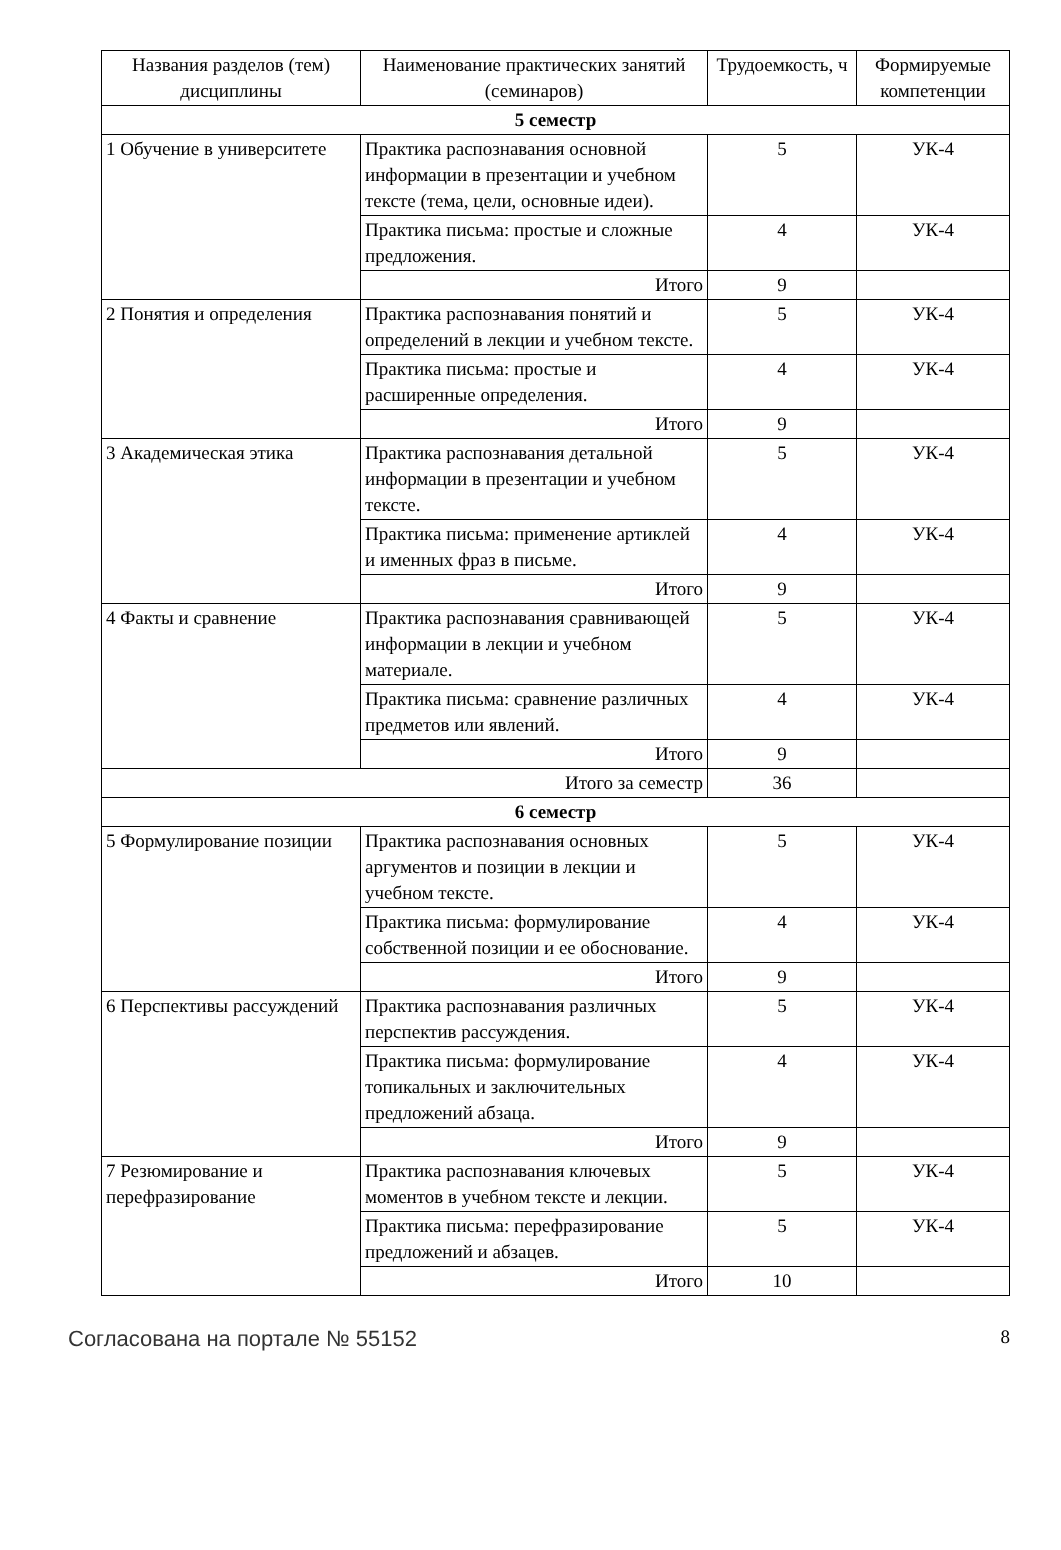| Названия разделов (тем) дисциплины | Наименование практических занятий (семинаров) | Трудоемкость, ч | Формируемые компетенции |
| --- | --- | --- | --- |
| 5 семестр | | | |
| 1 Обучение в университете | Практика распознавания основной информации в презентации и учебном тексте (тема, цели, основные идеи). | 5 | УК-4 |
| | Практика письма: простые и сложные предложения. | 4 | УК-4 |
| | Итого | 9 | |
| 2 Понятия и определения | Практика распознавания понятий и определений в лекции и учебном тексте. | 5 | УК-4 |
| | Практика письма: простые и расширенные определения. | 4 | УК-4 |
| | Итого | 9 | |
| 3 Академическая этика | Практика распознавания детальной информации в презентации и учебном тексте. | 5 | УК-4 |
| | Практика письма: применение артиклей и именных фраз в письме. | 4 | УК-4 |
| | Итого | 9 | |
| 4 Факты и сравнение | Практика распознавания сравнивающей информации в лекции и учебном материале. | 5 | УК-4 |
| | Практика письма: сравнение различных предметов или явлений. | 4 | УК-4 |
| | Итого | 9 | |
| Итого за семестр | | 36 | |
| 6 семестр | | | |
| 5 Формулирование позиции | Практика распознавания основных аргументов и позиции в лекции и учебном тексте. | 5 | УК-4 |
| | Практика письма: формулирование собственной позиции и ее обоснование. | 4 | УК-4 |
| | Итого | 9 | |
| 6 Перспективы рассуждений | Практика распознавания различных перспектив рассуждения. | 5 | УК-4 |
| | Практика письма: формулирование топикальных и заключительных предложений абзаца. | 4 | УК-4 |
| | Итого | 9 | |
| 7 Резюмирование и перефразирование | Практика распознавания ключевых моментов в учебном тексте и лекции. | 5 | УК-4 |
| | Практика письма: перефразирование предложений и абзацев. | 5 | УК-4 |
| | Итого | 10 | |
Согласована на портале № 55152 8